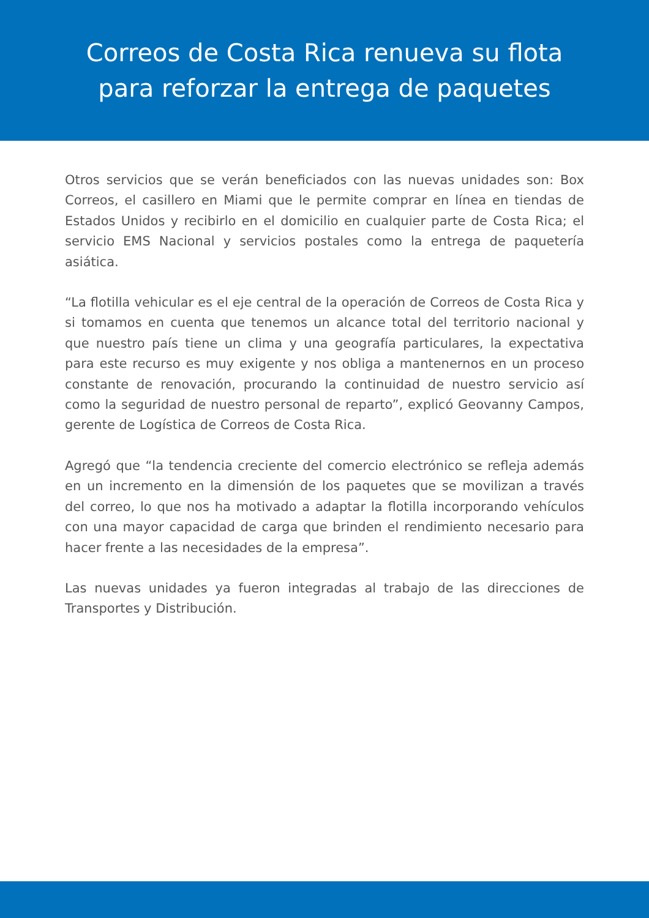Correos de Costa Rica renueva su flota
para reforzar la entrega de paquetes
Otros servicios que se verán beneficiados con las nuevas unidades son: Box Correos, el casillero en Miami que le permite comprar en línea en tiendas de Estados Unidos y recibirlo en el domicilio en cualquier parte de Costa Rica; el servicio EMS Nacional y servicios postales como la entrega de paquetería asiática.
“La flotilla vehicular es el eje central de la operación de Correos de Costa Rica y si tomamos en cuenta que tenemos un alcance total del territorio nacional y que nuestro país tiene un clima y una geografía particulares, la expectativa para este recurso es muy exigente y nos obliga a mantenernos en un proceso constante de renovación, procurando la continuidad de nuestro servicio así como la seguridad de nuestro personal de reparto”, explicó Geovanny Campos, gerente de Logística de Correos de Costa Rica.
Agregó que “la tendencia creciente del comercio electrónico se refleja además en un incremento en la dimensión de los paquetes que se movilizan a través del correo, lo que nos ha motivado a adaptar la flotilla incorporando vehículos con una mayor capacidad de carga que brinden el rendimiento necesario para hacer frente a las necesidades de la empresa”.
Las nuevas unidades ya fueron integradas al trabajo de las direcciones de Transportes y Distribución.